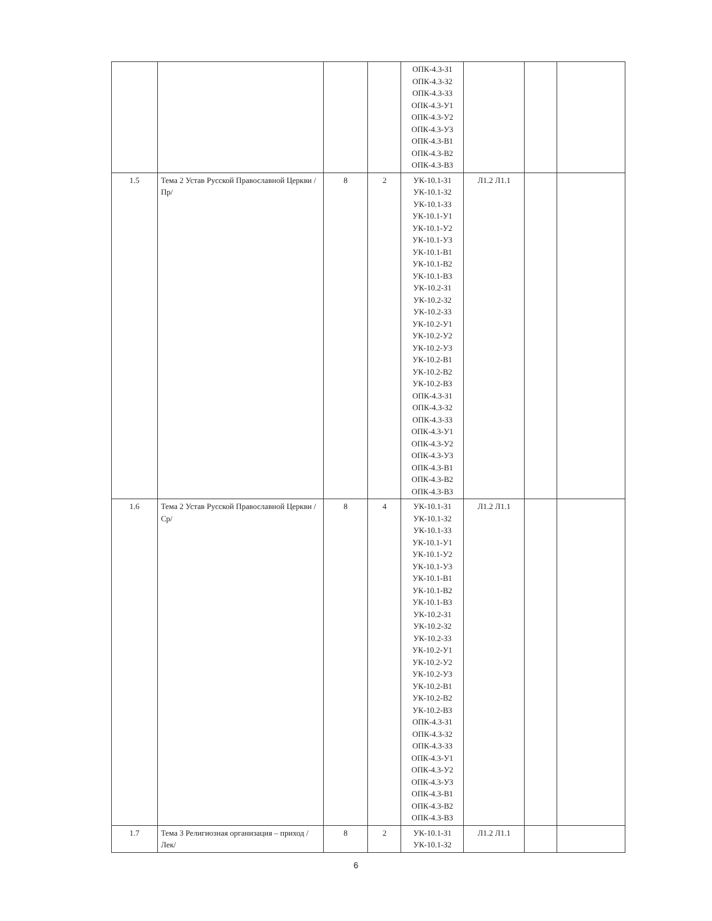| | | | | ОПК-4.3-З1 ОПК-4.3-З2 ОПК-4.3-З3 ОПК-4.3-У1 ОПК-4.3-У2 ОПК-4.3-У3 ОПК-4.3-В1 ОПК-4.3-В2 ОПК-4.3-В3 | | | |
| 1.5 | Тема 2 Устав Русской Православной Церкви /Пр/ | 8 | 2 | УК-10.1-З1 УК-10.1-З2 УК-10.1-З3 УК-10.1-У1 УК-10.1-У2 УК-10.1-У3 УК-10.1-В1 УК-10.1-В2 УК-10.1-В3 УК-10.2-З1 УК-10.2-З2 УК-10.2-З3 УК-10.2-У1 УК-10.2-У2 УК-10.2-У3 УК-10.2-В1 УК-10.2-В2 УК-10.2-В3 ОПК-4.3-З1 ОПК-4.3-З2 ОПК-4.3-З3 ОПК-4.3-У1 ОПК-4.3-У2 ОПК-4.3-У3 ОПК-4.3-В1 ОПК-4.3-В2 ОПК-4.3-В3 | Л1.2 Л1.1 | | |
| 1.6 | Тема 2 Устав Русской Православной Церкви /Ср/ | 8 | 4 | УК-10.1-З1 УК-10.1-З2 УК-10.1-З3 УК-10.1-У1 УК-10.1-У2 УК-10.1-У3 УК-10.1-В1 УК-10.1-В2 УК-10.1-В3 УК-10.2-З1 УК-10.2-З2 УК-10.2-З3 УК-10.2-У1 УК-10.2-У2 УК-10.2-У3 УК-10.2-В1 УК-10.2-В2 УК-10.2-В3 ОПК-4.3-З1 ОПК-4.3-З2 ОПК-4.3-З3 ОПК-4.3-У1 ОПК-4.3-У2 ОПК-4.3-У3 ОПК-4.3-В1 ОПК-4.3-В2 ОПК-4.3-В3 | Л1.2 Л1.1 | | |
| 1.7 | Тема 3 Религиозная организация – приход /Лек/ | 8 | 2 | УК-10.1-З1 УК-10.1-З2 | Л1.2 Л1.1 | | |
6